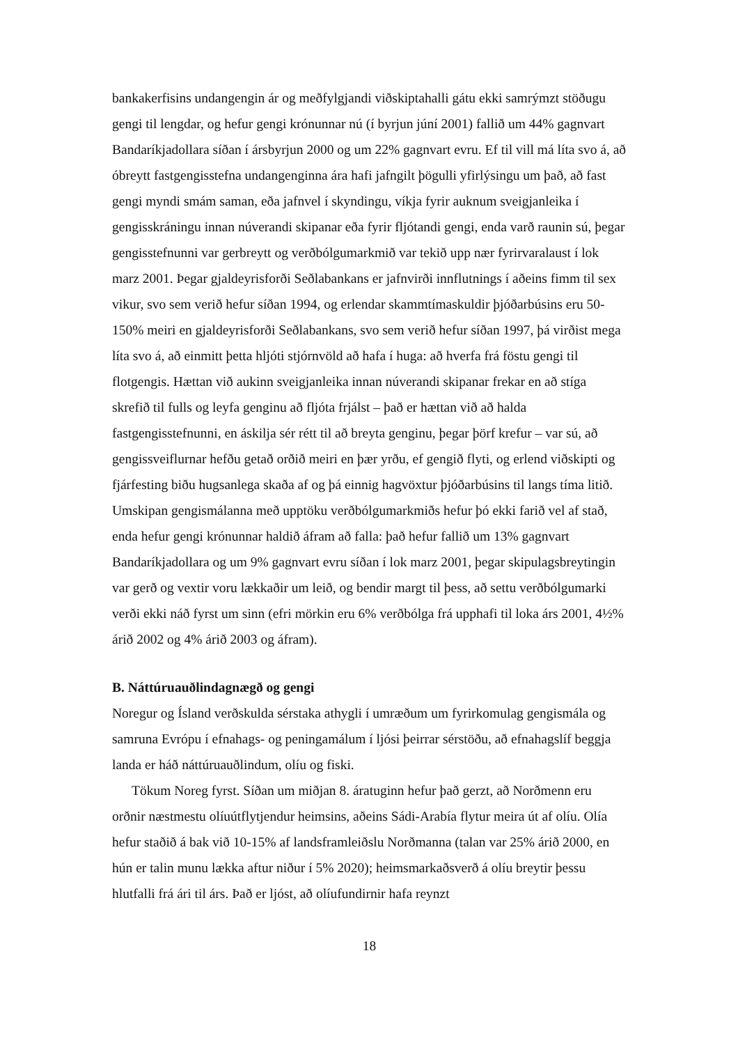bankakerfisins undangengin ár og meðfylgjandi viðskiptahalli gátu ekki samrýmzt stöðugu gengi til lengdar, og hefur gengi krónunnar nú (í byrjun júní 2001) fallið um 44% gagnvart Bandaríkjadollara síðan í ársbyrjun 2000 og um 22% gagnvart evru. Ef til vill má líta svo á, að óbreytt fastgengisstefna undangenginna ára hafi jafngilt þögulli yfirlýsingu um það, að fast gengi myndi smám saman, eða jafnvel í skyndingu, víkja fyrir auknum sveigjanleika í gengisskráningu innan núverandi skipanar eða fyrir fljótandi gengi, enda varð raunin sú, þegar gengisstefnunni var gerbreytt og verðbólgumarkmið var tekið upp nær fyrirvaralaust í lok marz 2001. Þegar gjaldeyrisforði Seðlabankans er jafnvirði innflutnings í aðeins fimm til sex vikur, svo sem verið hefur síðan 1994, og erlendar skammtímaskuldir þjóðarbúsins eru 50-150% meiri en gjaldeyrisforði Seðlabankans, svo sem verið hefur síðan 1997, þá virðist mega líta svo á, að einmitt þetta hljóti stjórnvöld að hafa í huga: að hverfa frá föstu gengi til flotgengis. Hættan við aukinn sveigjanleika innan núverandi skipanar frekar en að stíga skrefið til fulls og leyfa genginu að fljóta frjálst – það er hættan við að halda fastgengisstefnunni, en áskilja sér rétt til að breyta genginu, þegar þörf krefur – var sú, að gengissveiflurnar hefðu getað orðið meiri en þær yrðu, ef gengið flyti, og erlend viðskipti og fjárfesting biðu hugsanlega skaða af og þá einnig hagvöxtur þjóðarbúsins til langs tíma litið. Umskipan gengismálanna með upptöku verðbólgumarkmiðs hefur þó ekki farið vel af stað, enda hefur gengi krónunnar haldið áfram að falla: það hefur fallið um 13% gagnvart Bandaríkjadollara og um 9% gagnvart evru síðan í lok marz 2001, þegar skipulagsbreytingin var gerð og vextir voru lækkaðir um leið, og bendir margt til þess, að settu verðbólgumarki verði ekki náð fyrst um sinn (efri mörkin eru 6% verðbólga frá upphafi til loka árs 2001, 4½% árið 2002 og 4% árið 2003 og áfram).
B. Náttúruauðlindagnægð og gengi
Noregur og Ísland verðskulda sérstaka athygli í umræðum um fyrirkomulag gengismála og samruna Evrópu í efnahags- og peningamálum í ljósi þeirrar sérstöðu, að efnahagslíf beggja landa er háð náttúruauðlindum, olíu og fiski.
Tökum Noreg fyrst. Síðan um miðjan 8. áratuginn hefur það gerzt, að Norðmenn eru orðnir næstmestu olíuútflytjendur heimsins, aðeins Sádi-Arabía flytur meira út af olíu. Olía hefur staðið á bak við 10-15% af landsframleiðslu Norðmanna (talan var 25% árið 2000, en hún er talin munu lækka aftur niður í 5% 2020); heimsmarkaðsverð á olíu breytir þessu hlutfalli frá ári til árs. Það er ljóst, að olíufundirnir hafa reynzt
18